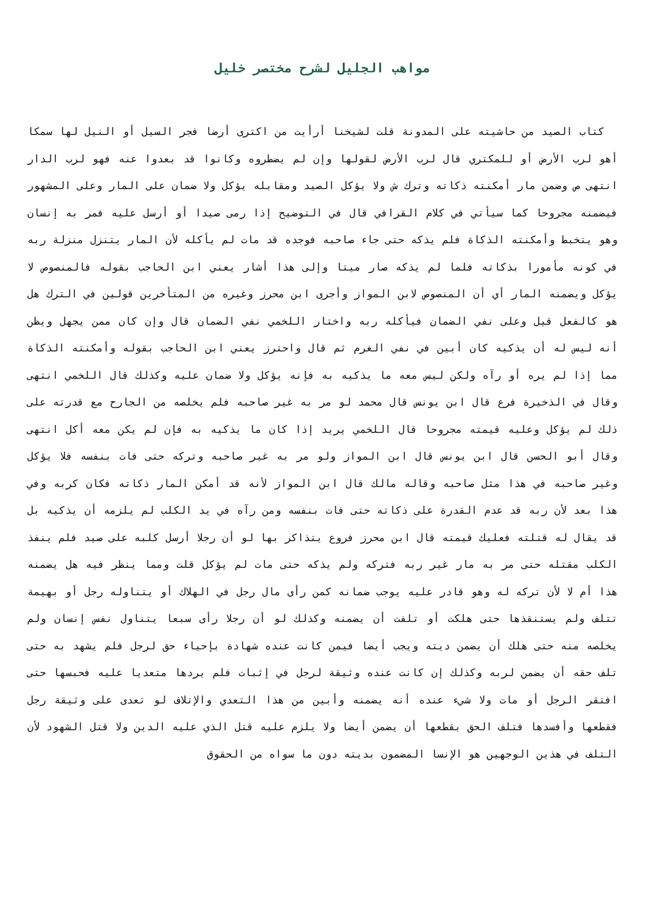مواهب الجليل لشرح مختصر خليل
كتاب الصيد من حاشيته على المدونة قلت لشيخنا أرأيت من اكترى أرضا فجر السيل أو النيل لها سمكا أهو لرب الأرض أو للمكتري قال لرب الأرض لقولها وإن لم يضطروه وكانوا قد بعدوا عنه فهو لرب الدار انتهى ص وضمن مار أمكنته ذكاته وترك ش ولا يؤكل الصيد ومقابله يؤكل ولا ضمان على المار وعلى المشهور فيضمنه مجروحا كما سيأتي في كلام القرافي قال في التوضيح إذا رمى صيدا أو أرسل عليه فمر به إنسان وهو يتخبط وأمكنته الذكاة فلم يذكه حتى جاء صاحبه فوجده قد مات لم يأكله لأن المار يتنزل منزلة ربه في كونه مأمورا بذكاته فلما لم يذكه صار ميتا وإلى هذا أشار يعني ابن الحاجب بقوله فالمنصوص لا يؤكل ويضمنه المار أي أن المنصوص لابن المواز وأجرى ابن محرز وغيره من المتأخرين قولين في الترك هل هو كالفعل قيل وعلى نفي الضمان فيأكله ربه واختار اللخمي نفي الضمان قال وإن كان ممن يجهل ويظن أنه ليس له أن يذكيه كان أبين في نفي الغرم ثم قال واحترز يعني ابن الحاجب بقوله وأمكنته الذكاة مما إذا لم يره أو رآه ولكن ليس معه ما يذكيه به فإنه يؤكل ولا ضمان عليه وكذلك قال اللخمي انتهى وقال في الذخيرة فرع قال ابن يونس قال محمد لو مر به غير صاحبه فلم يخلصه من الجارح مع قدرته على ذلك لم يؤكل وعليه قيمته مجروحا قال اللخمي يريد إذا كان ما يذكيه به فإن لم يكن معه أكل انتهى وقال أبو الحسن قال ابن يونس قال ابن المواز ولو مر به غير صاحبه وتركه حتى فات بنفسه فلا يؤكل وغير صاحبه في هذا مثل صاحبه وقاله مالك قال ابن المواز لأنه قد أمكن المار ذكاته فكان كربه وفي هذا بعد لأن ربه قد عدم القدرة على ذكاته حتى فات بنفسه ومن رآه في يد الكلب لم يلزمه أن يذكيه بل قد يقال له قتلته فعليك قيمته قال ابن محرز فروع يتذاكر بها لو أن رجلا أرسل كلبه على صيد فلم ينفذ الكلب مقتله حتى مر به مار غير ربه فتركه ولم يذكه حتى مات لم يؤكل قلت ومما ينظر فيه هل يضمنه هذا أم لا لأن تركه له وهو قادر عليه يوجب ضمانه كمن رأى مال رجل في الهلاك أو يتناوله رجل أو بهيمة تتلف ولم يستنقذها حتى هلكت أو تلفت أن يضمنه وكذلك لو أن رجلا رأى سبعا يتناول نفس إنسان ولم يخلصه منه حتى هلك أن يضمن ديته ويجب أيضا فيمن كانت عنده شهادة بإحياء حق لرجل فلم يشهد به حتى تلف حقه أن يضمن لربه وكذلك إن كانت عنده وثيقة لرجل في إثبات فلم يردها متعديا عليه فحبسها حتى افتقر الرجل أو مات ولا شيء عنده أنه يضمنه وأبين من هذا التعدي والإتلاف لو تعدى على وثيقة رجل فقطعها وأفسدها فتلف الحق بقطعها أن يضمن أيضا ولا يلزم عليه قتل الذي عليه الدين ولا قتل الشهود لأن التلف في هذين الوجهين هو الإنسا المضمون بديته دون ما سواه من الحقوق